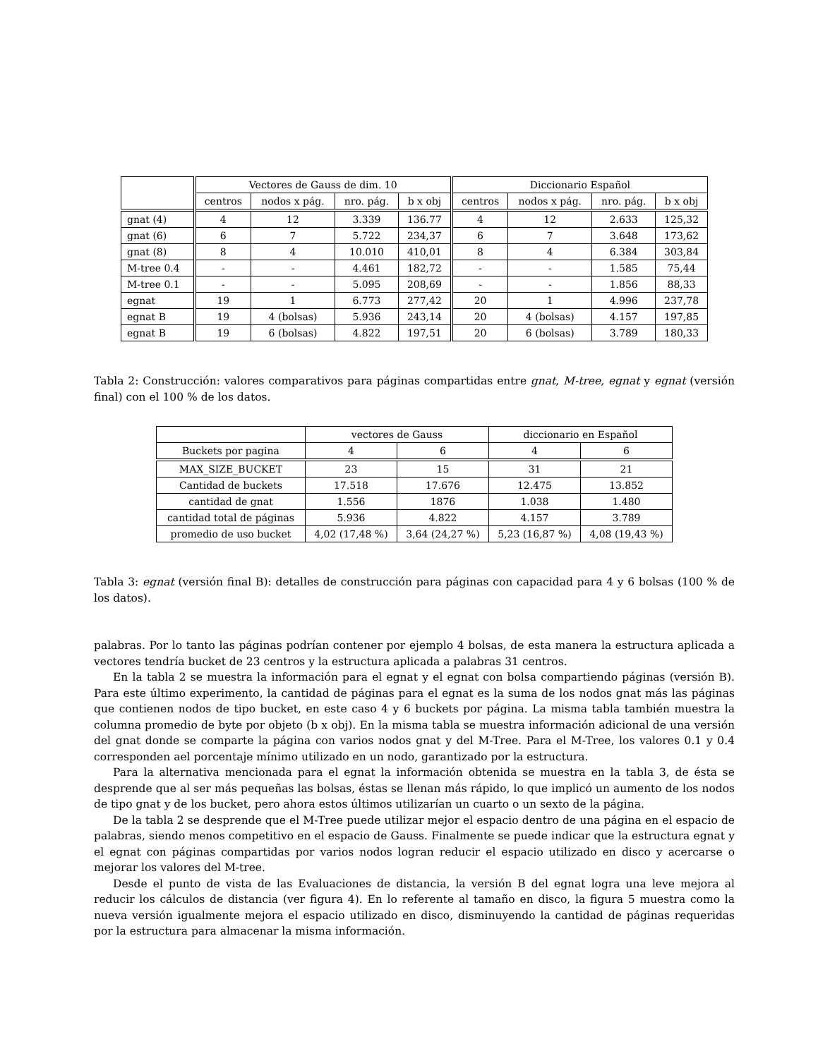| | Vectores de Gauss de dim. 10 | | | | Diccionario Español | | | |
| --- | --- | --- | --- | --- | --- | --- | --- | --- |
| | centros | nodos x pág. | nro. pág. | b x obj | centros | nodos x pág. | nro. pág. | b x obj |
| gnat (4) | 4 | 12 | 3.339 | 136.77 | 4 | 12 | 2.633 | 125,32 |
| gnat (6) | 6 | 7 | 5.722 | 234,37 | 6 | 7 | 3.648 | 173,62 |
| gnat (8) | 8 | 4 | 10.010 | 410,01 | 8 | 4 | 6.384 | 303,84 |
| M-tree 0.4 | - | - | 4.461 | 182,72 | - | - | 1.585 | 75,44 |
| M-tree 0.1 | - | - | 5.095 | 208,69 | - | - | 1.856 | 88,33 |
| egnat | 19 | 1 | 6.773 | 277,42 | 20 | 1 | 4.996 | 237,78 |
| egnat B | 19 | 4 (bolsas) | 5.936 | 243,14 | 20 | 4 (bolsas) | 4.157 | 197,85 |
| egnat B | 19 | 6 (bolsas) | 4.822 | 197,51 | 20 | 6 (bolsas) | 3.789 | 180,33 |
Tabla 2: Construcción: valores comparativos para páginas compartidas entre gnat, M-tree, egnat y egnat (versión final) con el 100 % de los datos.
| | vectores de Gauss | | diccionario en Español | |
| --- | --- | --- | --- | --- |
| Buckets por pagina | 4 | 6 | 4 | 6 |
| MAX_SIZE_BUCKET | 23 | 15 | 31 | 21 |
| Cantidad de buckets | 17.518 | 17.676 | 12.475 | 13.852 |
| cantidad de gnat | 1.556 | 1876 | 1.038 | 1.480 |
| cantidad total de páginas | 5.936 | 4.822 | 4.157 | 3.789 |
| promedio de uso bucket | 4,02 (17,48 %) | 3,64 (24,27 %) | 5,23 (16,87 %) | 4,08 (19,43 %) |
Tabla 3: egnat (versión final B): detalles de construcción para páginas con capacidad para 4 y 6 bolsas (100 % de los datos).
palabras. Por lo tanto las páginas podrían contener por ejemplo 4 bolsas, de esta manera la estructura aplicada a vectores tendría bucket de 23 centros y la estructura aplicada a palabras 31 centros.
En la tabla 2 se muestra la información para el egnat y el egnat con bolsa compartiendo páginas (versión B). Para este último experimento, la cantidad de páginas para el egnat es la suma de los nodos gnat más las páginas que contienen nodos de tipo bucket, en este caso 4 y 6 buckets por página. La misma tabla también muestra la columna promedio de byte por objeto (b x obj). En la misma tabla se muestra información adicional de una versión del gnat donde se comparte la página con varios nodos gnat y del M-Tree. Para el M-Tree, los valores 0.1 y 0.4 corresponden ael porcentaje mínimo utilizado en un nodo, garantizado por la estructura.
Para la alternativa mencionada para el egnat la información obtenida se muestra en la tabla 3, de ésta se desprende que al ser más pequeñas las bolsas, éstas se llenan más rápido, lo que implicó un aumento de los nodos de tipo gnat y de los bucket, pero ahora estos últimos utilizarían un cuarto o un sexto de la página.
De la tabla 2 se desprende que el M-Tree puede utilizar mejor el espacio dentro de una página en el espacio de palabras, siendo menos competitivo en el espacio de Gauss. Finalmente se puede indicar que la estructura egnat y el egnat con páginas compartidas por varios nodos logran reducir el espacio utilizado en disco y acercarse o mejorar los valores del M-tree.
Desde el punto de vista de las Evaluaciones de distancia, la versión B del egnat logra una leve mejora al reducir los cálculos de distancia (ver figura 4). En lo referente al tamaño en disco, la figura 5 muestra como la nueva versión igualmente mejora el espacio utilizado en disco, disminuyendo la cantidad de páginas requeridas por la estructura para almacenar la misma información.